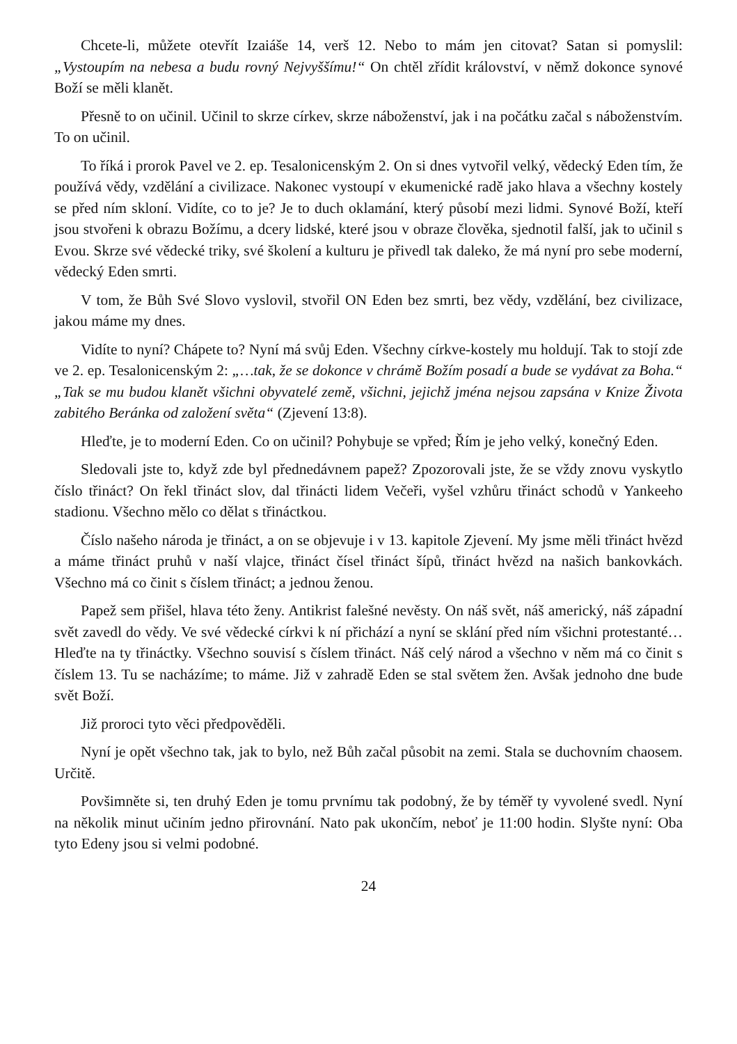Chcete-li, můžete otevřít Izaiáše 14, verš 12. Nebo to mám jen citovat? Satan si pomyslil: „Vystoupím na nebesa a budu rovný Nejvyššímu!“ On chtěl zřídit království, v němž dokonce synové Boží se měli klanět.
Přesně to on učinil. Učinil to skrze církev, skrze náboženství, jak i na počátku začal s náboženstvím. To on učinil.
To říká i prorok Pavel ve 2. ep. Tesalonicenským 2. On si dnes vytvořil velký, vědecký Eden tím, že používá vědy, vzdělání a civilizace. Nakonec vystoupí v ekumenické radě jako hlava a všechny kostely se před ním skloní. Vidíte, co to je? Je to duch oklamání, který působí mezi lidmi. Synové Boží, kteří jsou stvořeni k obrazu Božímu, a dcery lidské, které jsou v obraze člověka, sjednotil falší, jak to učinil s Evou. Skrze své vědecké triky, své školení a kulturu je přivedl tak daleko, že má nyní pro sebe moderní, vědecký Eden smrti.
V tom, že Bůh Své Slovo vyslovil, stvořil ON Eden bez smrti, bez vědy, vzdělání, bez civilizace, jakou máme my dnes.
Vidíte to nyní? Chápete to? Nyní má svůj Eden. Všechny církve-kostely mu holdují. Tak to stojí zde ve 2. ep. Tesalonicenským 2: „…tak, že se dokonce v chrámě Božím posadí a bude se vydávat za Boha.“ „Tak se mu budou klanět všichni obyvatelé země, všichni, jejichž jména nejsou zapsána v Knize Života zabitého Beránka od založení světa“ (Zjevení 13:8).
Hleďte, je to moderní Eden. Co on učinil? Pohybuje se vpřed; Řím je jeho velký, konečný Eden.
Sledovali jste to, když zde byl přednedávnem papež? Zpozorovali jste, že se vždy znovu vyskytlo číslo třináct? On řekl třináct slov, dal třinácti lidem Večeři, vyšel vzhůru třináct schodů v Yankeeho stadionu. Všechno mělo co dělat s třináctkou.
Číslo našeho národa je třináct, a on se objevuje i v 13. kapitole Zjevení. My jsme měli třináct hvězd a máme třináct pruhů v naší vlajce, třináct čísel třináct šípů, třináct hvězd na našich bankovkách. Všechno má co činit s číslem třináct; a jednou ženou.
Papež sem přišel, hlava této ženy. Antikrist falešné nevěsty. On náš svět, náš americký, náš západní svět zavedl do vědy. Ve své vědecké církvi k ní přichází a nyní se sklání před ním všichni protestanté… Hleďte na ty třináctky. Všechno souvisí s číslem třináct. Náš celý národ a všechno v něm má co činit s číslem 13. Tu se nacházíme; to máme. Již v zahradě Eden se stal světem žen. Avšak jednoho dne bude svět Boží.
Již proroci tyto věci předpověděli.
Nyní je opět všechno tak, jak to bylo, než Bůh začal působit na zemi. Stala se duchovním chaosem. Určitě.
Povšimněte si, ten druhý Eden je tomu prvnímu tak podobný, že by téměř ty vyvolené svedl. Nyní na několik minut učiním jedno přirovnání. Nato pak ukončím, neboť je 11:00 hodin. Slyšte nyní: Oba tyto Edeny jsou si velmi podobné.
24